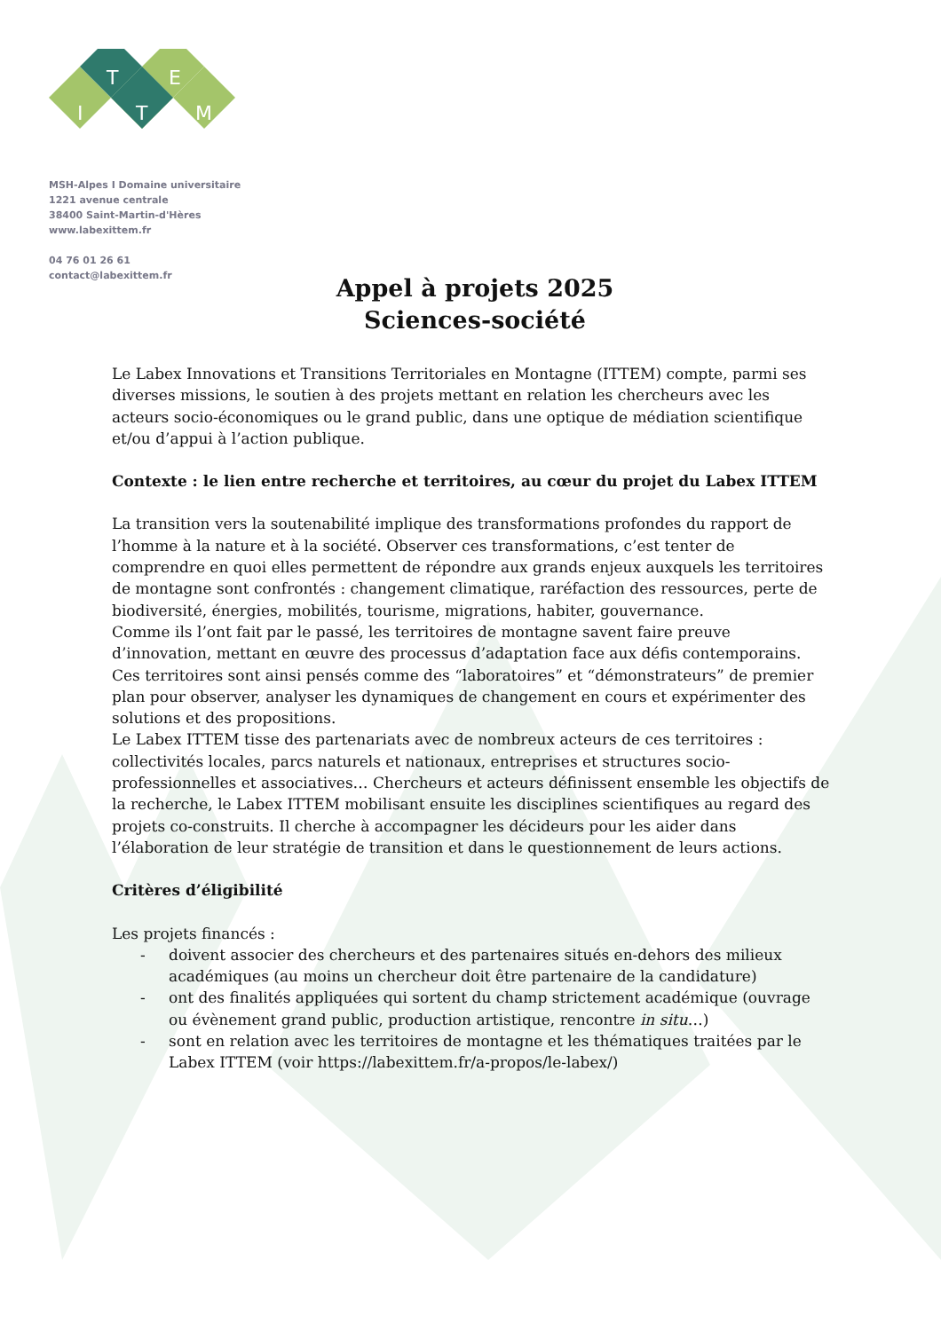T
E
I
T
M
MSH-Alpes I Domaine universitaire
1221 avenue centrale
38400 Saint-Martin-d'Hères
www.labexittem.fr
04 76 01 26 61
contact@labexittem.fr
Appel à projets 2025
Sciences-société
Le Labex Innovations et Transitions Territoriales en Montagne (ITTEM) compte, parmi ses diverses missions, le soutien à des projets mettant en relation les chercheurs avec les acteurs socio-économiques ou le grand public, dans une optique de médiation scientifique et/ou d’appui à l’action publique.
Contexte : le lien entre recherche et territoires, au cœur du projet du Labex ITTEM
La transition vers la soutenabilité implique des transformations profondes du rapport de l’homme à la nature et à la société. Observer ces transformations, c’est tenter de comprendre en quoi elles permettent de répondre aux grands enjeux auxquels les territoires de montagne sont confrontés : changement climatique, raréfaction des ressources, perte de biodiversité, énergies, mobilités, tourisme, migrations, habiter, gouvernance.
Comme ils l’ont fait par le passé, les territoires de montagne savent faire preuve d’innovation, mettant en œuvre des processus d’adaptation face aux défis contemporains. Ces territoires sont ainsi pensés comme des “laboratoires” et “démonstrateurs” de premier plan pour observer, analyser les dynamiques de changement en cours et expérimenter des solutions et des propositions.
Le Labex ITTEM tisse des partenariats avec de nombreux acteurs de ces territoires : collectivités locales, parcs naturels et nationaux, entreprises et structures socio-professionnelles et associatives… Chercheurs et acteurs définissent ensemble les objectifs de la recherche, le Labex ITTEM mobilisant ensuite les disciplines scientifiques au regard des projets co-construits. Il cherche à accompagner les décideurs pour les aider dans l’élaboration de leur stratégie de transition et dans le questionnement de leurs actions.
Critères d’éligibilité
Les projets financés :
- doivent associer des chercheurs et des partenaires situés en-dehors des milieux académiques (au moins un chercheur doit être partenaire de la candidature)
- ont des finalités appliquées qui sortent du champ strictement académique (ouvrage ou évènement grand public, production artistique, rencontre in situ…)
- sont en relation avec les territoires de montagne et les thématiques traitées par le Labex ITTEM (voir https://labexittem.fr/a-propos/le-labex/)